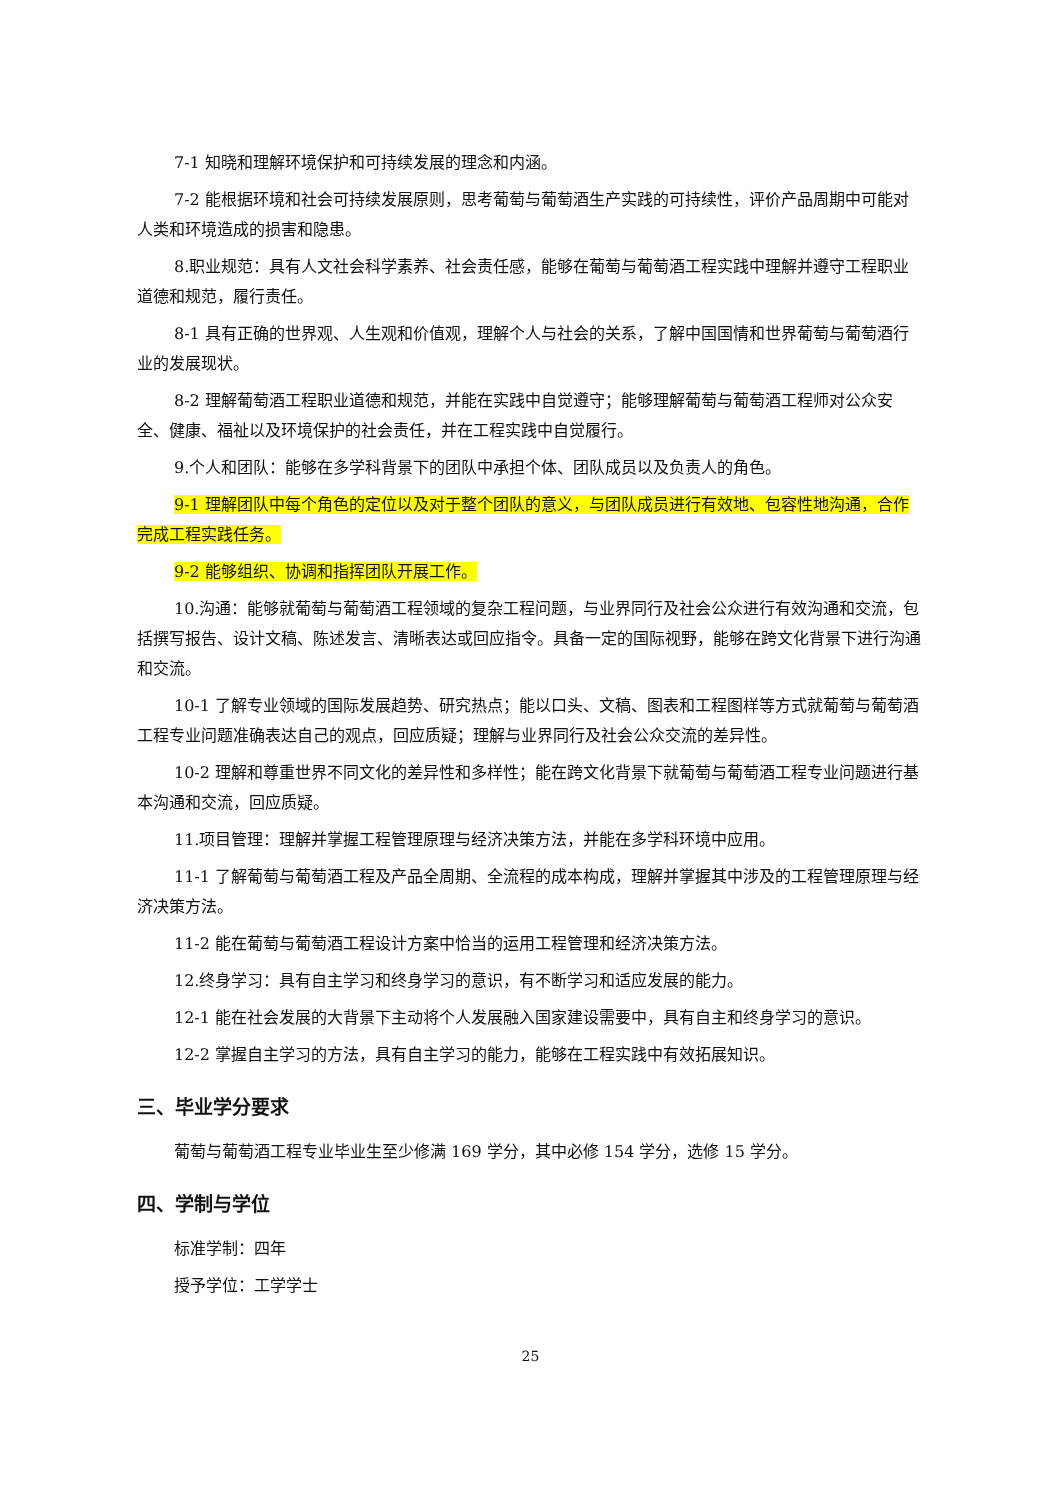7-1 知晓和理解环境保护和可持续发展的理念和内涵。
7-2 能根据环境和社会可持续发展原则，思考葡萄与葡萄酒生产实践的可持续性，评价产品周期中可能对人类和环境造成的损害和隐患。
8.职业规范：具有人文社会科学素养、社会责任感，能够在葡萄与葡萄酒工程实践中理解并遵守工程职业道德和规范，履行责任。
8-1 具有正确的世界观、人生观和价值观，理解个人与社会的关系，了解中国国情和世界葡萄与葡萄酒行业的发展现状。
8-2 理解葡萄酒工程职业道德和规范，并能在实践中自觉遵守；能够理解葡萄与葡萄酒工程师对公众安全、健康、福祉以及环境保护的社会责任，并在工程实践中自觉履行。
9.个人和团队：能够在多学科背景下的团队中承担个体、团队成员以及负责人的角色。
9-1 理解团队中每个角色的定位以及对于整个团队的意义，与团队成员进行有效地、包容性地沟通，合作完成工程实践任务。
9-2 能够组织、协调和指挥团队开展工作。
10.沟通：能够就葡萄与葡萄酒工程领域的复杂工程问题，与业界同行及社会公众进行有效沟通和交流，包括撰写报告、设计文稿、陈述发言、清晰表达或回应指令。具备一定的国际视野，能够在跨文化背景下进行沟通和交流。
10-1 了解专业领域的国际发展趋势、研究热点；能以口头、文稿、图表和工程图样等方式就葡萄与葡萄酒工程专业问题准确表达自己的观点，回应质疑；理解与业界同行及社会公众交流的差异性。
10-2 理解和尊重世界不同文化的差异性和多样性；能在跨文化背景下就葡萄与葡萄酒工程专业问题进行基本沟通和交流，回应质疑。
11.项目管理：理解并掌握工程管理原理与经济决策方法，并能在多学科环境中应用。
11-1 了解葡萄与葡萄酒工程及产品全周期、全流程的成本构成，理解并掌握其中涉及的工程管理原理与经济决策方法。
11-2 能在葡萄与葡萄酒工程设计方案中恰当的运用工程管理和经济决策方法。
12.终身学习：具有自主学习和终身学习的意识，有不断学习和适应发展的能力。
12-1 能在社会发展的大背景下主动将个人发展融入国家建设需要中，具有自主和终身学习的意识。
12-2 掌握自主学习的方法，具有自主学习的能力，能够在工程实践中有效拓展知识。
三、毕业学分要求
葡萄与葡萄酒工程专业毕业生至少修满 169 学分，其中必修 154 学分，选修 15 学分。
四、学制与学位
标准学制：四年
授予学位：工学学士
25